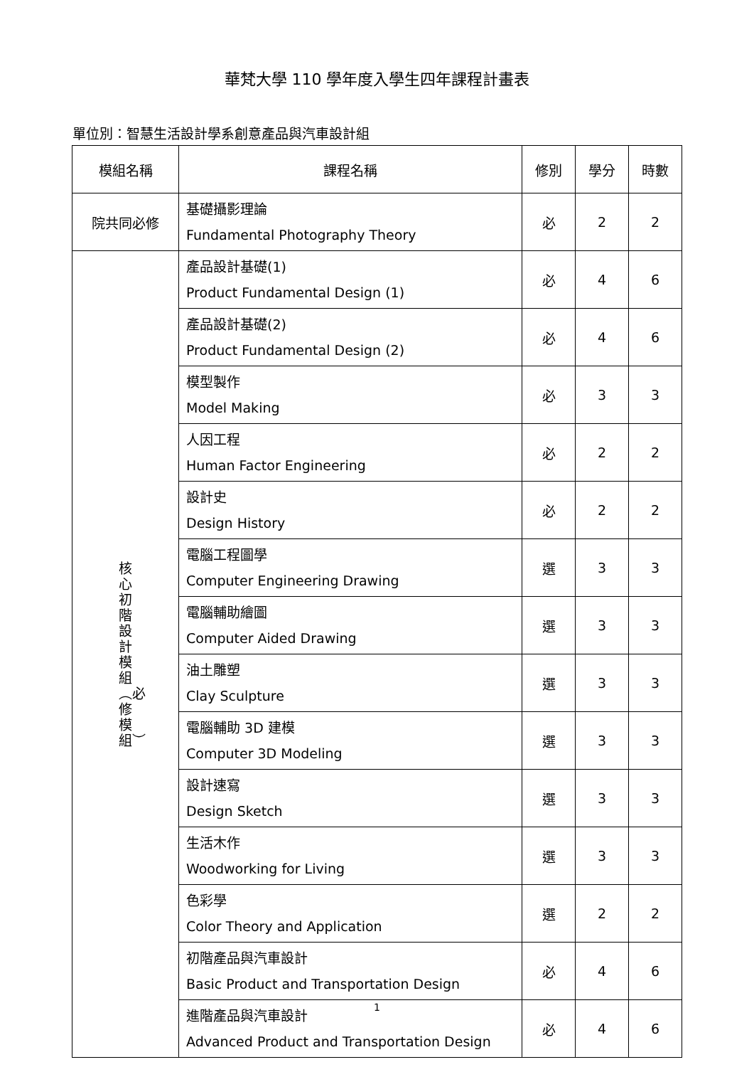華梵大學 110 學年度入學生四年課程計畫表
單位別：智慧生活設計學系創意產品與汽車設計組
| 模組名稱 | 課程名稱 | 修別 | 學分 | 時數 |
| --- | --- | --- | --- | --- |
| 院共同必修 | 基礎攝影理論 Fundamental Photography Theory | 必 | 2 | 2 |
| 核心初階設計模組︵必修模組︶ | 產品設計基礎(1) Product Fundamental Design (1) | 必 | 4 | 6 |
| | 產品設計基礎(2) Product Fundamental Design (2) | 必 | 4 | 6 |
| | 模型製作 Model Making | 必 | 3 | 3 |
| | 人因工程 Human Factor Engineering | 必 | 2 | 2 |
| | 設計史 Design History | 必 | 2 | 2 |
| | 電腦工程圖學 Computer Engineering Drawing | 選 | 3 | 3 |
| | 電腦輔助繪圖 Computer Aided Drawing | 選 | 3 | 3 |
| | 油土雕塑 Clay Sculpture | 選 | 3 | 3 |
| | 電腦輔助 3D 建模 Computer 3D Modeling | 選 | 3 | 3 |
| | 設計速寫 Design Sketch | 選 | 3 | 3 |
| | 生活木作 Woodworking for Living | 選 | 3 | 3 |
| | 色彩學 Color Theory and Application | 選 | 2 | 2 |
| | 初階產品與汽車設計 Basic Product and Transportation Design | 必 | 4 | 6 |
| | 進階產品與汽車設計 Advanced Product and Transportation Design | 必 | 4 | 6 |
1